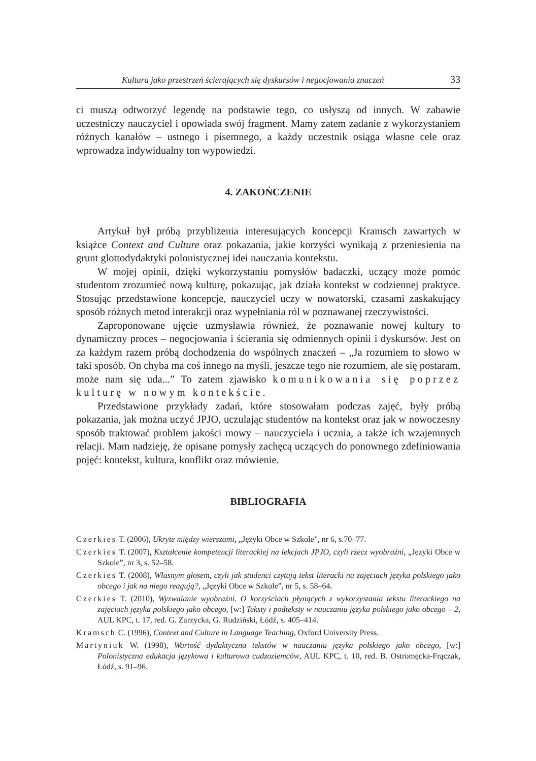Kultura jako przestrzeń ścierających się dyskursów i negocjowania znaczeń 33
ci muszą odtworzyć legendę na podstawie tego, co usłyszą od innych. W zabawie uczestniczy nauczyciel i opowiada swój fragment. Mamy zatem zadanie z wykorzystaniem różnych kanałów – ustnego i pisemnego, a każdy uczestnik osiąga własne cele oraz wprowadza indywidualny ton wypowiedzi.
4. ZAKOŃCZENIE
Artykuł był próbą przybliżenia interesujących koncepcji Kramsch zawartych w książce Context and Culture oraz pokazania, jakie korzyści wynikają z przeniesienia na grunt glottodydaktyki polonistycznej idei nauczania kontekstu.
W mojej opinii, dzięki wykorzystaniu pomysłów badaczki, uczący może pomóc studentom zrozumieć nową kulturę, pokazując, jak działa kontekst w codziennej praktyce. Stosując przedstawione koncepcje, nauczyciel uczy w nowatorski, czasami zaskakujący sposób różnych metod interakcji oraz wypełniania ról w poznawanej rzeczywistości.
Zaproponowane ujęcie uzmysławia również, że poznawanie nowej kultury to dynamiczny proces – negocjowania i ścierania się odmiennych opinii i dyskursów. Jest on za każdym razem próbą dochodzenia do wspólnych znaczeń – „Ja rozumiem to słowo w taki sposób. On chyba ma coś innego na myśli, jeszcze tego nie rozumiem, ale się postaram, może nam się uda...” To zatem zjawisko komunikowania się poprzez kulturę w nowym kontekście.
Przedstawione przykłady zadań, które stosowałam podczas zajęć, były próbą pokazania, jak można uczyć JPJO, uczulając studentów na kontekst oraz jak w nowoczesny sposób traktować problem jakości mowy – nauczyciela i ucznia, a także ich wzajemnych relacji. Mam nadzieję, że opisane pomysły zachęcą uczących do ponownego zdefiniowania pojęć: kontekst, kultura, konflikt oraz mówienie.
BIBLIOGRAFIA
Czerkies T. (2006), Ukryte między wierszami, „Języki Obce w Szkole”, nr 6, s.70–77.
Czerkies T. (2007), Kształcenie kompetencji literackiej na lekcjach JPJO, czyli rzecz wyobraźni, „Języki Obce w Szkole”, nr 3, s. 52–58.
Czerkies T. (2008), Własnym głosem, czyli jak studenci czytają tekst literacki na zajęciach języka polskiego jako obcego i jak na niego reagują?, „Języki Obce w Szkole”, nr 5, s. 58–64.
Czerkies T. (2010), Wyzwalanie wyobraźni. O korzyściach płynących z wykorzystania tekstu literackiego na zajęciach języka polskiego jako obcego, [w:] Teksty i podteksty w nauczaniu języka polskiego jako obcego – 2, AUL KPC, t. 17, red. G. Zarzycka, G. Rudziński, Łódź, s. 405–414.
Kramsch C. (1996), Context and Culture in Language Teaching, Oxford University Press.
Martyniuk W. (1998), Wartość dydaktyczna tekstów w nauczaniu języka polskiego jako obcego, [w:] Polonistyczna edukacja językowa i kulturowa cudzoziemców, AUL KPC, t. 10, red. B. Ostromęcka-Frączak, Łódź, s. 91–96.